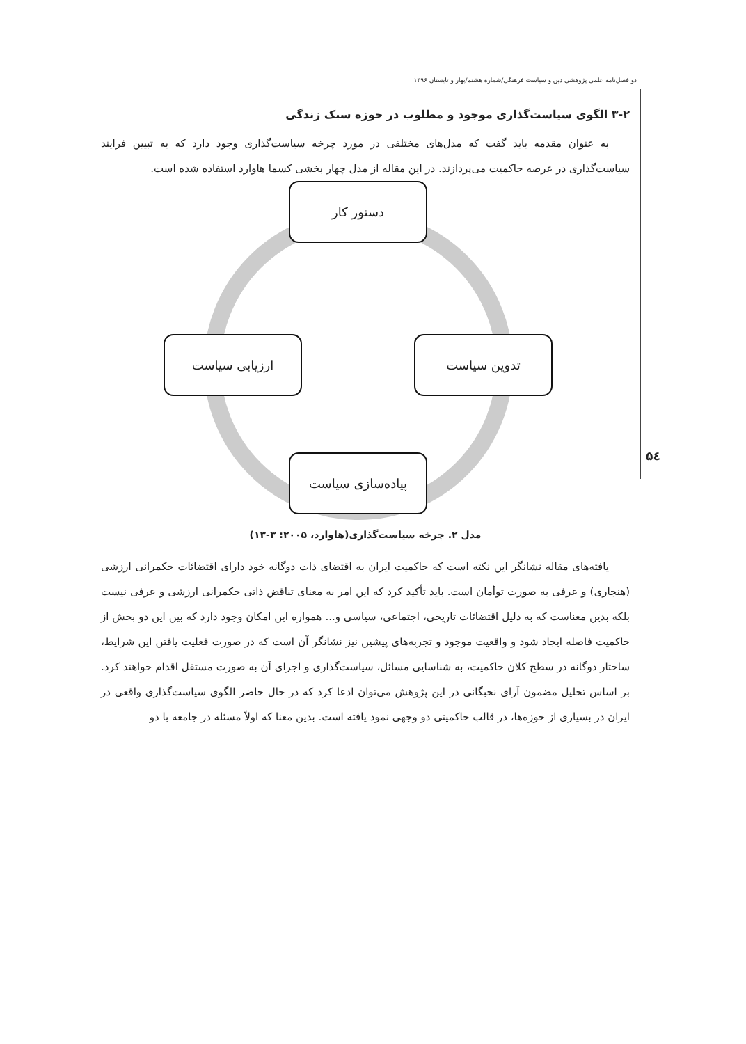دو فصل‌نامه علمی پژوهشی دین و سیاست فرهنگی/شماره هشتم/بهار و تابستان ۱۳۹۶
۵٤
۳-۲ الگوی سیاست‌گذاری موجود و مطلوب در حوزه سبک زندگی
به عنوان مقدمه باید گفت که مدل‌های مختلفی در مورد چرخه سیاست‌گذاری وجود دارد که به تبیین فرایند سیاست‌گذاری در عرصه حاکمیت می‌پردازند. در این مقاله از مدل چهار بخشی کسما هاوارد استفاده شده است.
دستور کار
تدوین سیاست
ارزیابی سیاست
پیاده‌سازی سیاست
مدل ۲. چرخه سیاست‌گذاری(هاوارد، ۲۰۰۵: ۳-۱۳)
یافته‌های مقاله نشانگر این نکته است که حاکمیت ایران به اقتضای ذات دوگانه خود دارای اقتضائات حکمرانی ارزشی (هنجاری) و عرفی به صورت توأمان است. باید تأکید کرد که این امر به معنای تناقض ذاتی حکمرانی ارزشی و عرفی نیست بلکه بدین معناست که به دلیل اقتضائات تاریخی، اجتماعی، سیاسی و... همواره این امکان وجود دارد که بین این دو بخش از حاکمیت فاصله ایجاد شود و واقعیت موجود و تجربه‌های پیشین نیز نشانگر آن است که در صورت فعلیت یافتن این شرایط، ساختار دوگانه در سطح کلان حاکمیت، به شناسایی مسائل، سیاست‌گذاری و اجرای آن به صورت مستقل اقدام خواهند کرد. بر اساس تحلیل مضمون آرای نخبگانی در این پژوهش می‌توان ادعا کرد که در حال حاضر الگوی سیاست‌گذاری واقعی در ایران در بسیاری از حوزه‌ها، در قالب حاکمیتی دو وجهی نمود یافته است. بدین معنا که اولاً مسئله در جامعه با دو